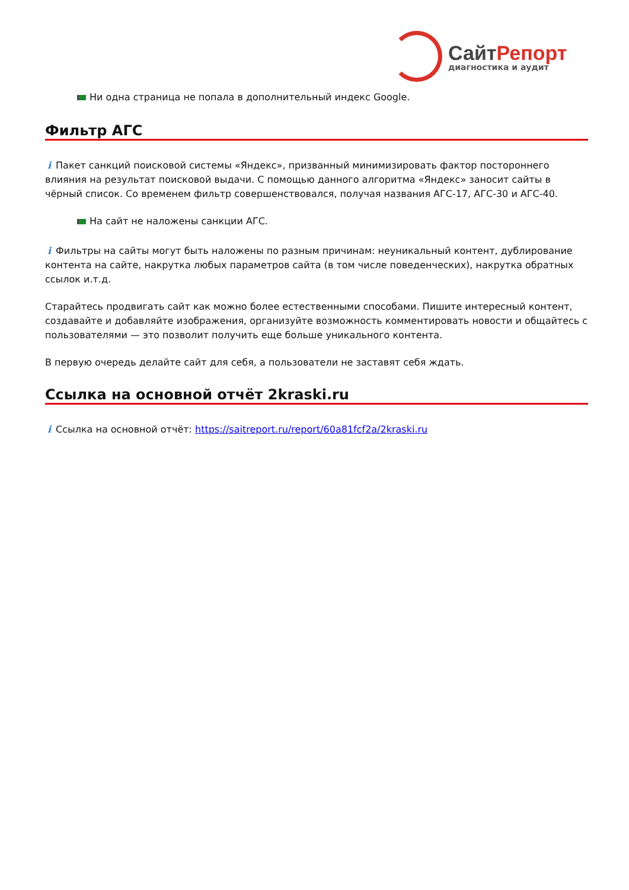СайтРепорт
диагностика и аудит
Ни одна страница не попала в дополнительный индекс Google.
Фильтр АГС
i Пакет санкций поисковой системы «Яндекс», призванный минимизировать фактор постороннего влияния на результат поисковой выдачи. С помощью данного алгоритма «Яндекс» заносит сайты в чёрный список. Со временем фильтр совершенствовался, получая названия АГС-17, АГС-30 и АГС-40.
На сайт не наложены санкции АГС.
i Фильтры на сайты могут быть наложены по разным причинам: неуникальный контент, дублирование контента на сайте, накрутка любых параметров сайта (в том числе поведенческих), накрутка обратных ссылок и.т.д.
Старайтесь продвигать сайт как можно более естественными способами. Пишите интересный контент, создавайте и добавляйте изображения, организуйте возможность комментировать новости и общайтесь с пользователями — это позволит получить еще больше уникального контента.
В первую очередь делайте сайт для себя, а пользователи не заставят себя ждать.
Ссылка на основной отчёт 2kraski.ru
i Ссылка на основной отчёт: https://saitreport.ru/report/60a81fcf2a/2kraski.ru